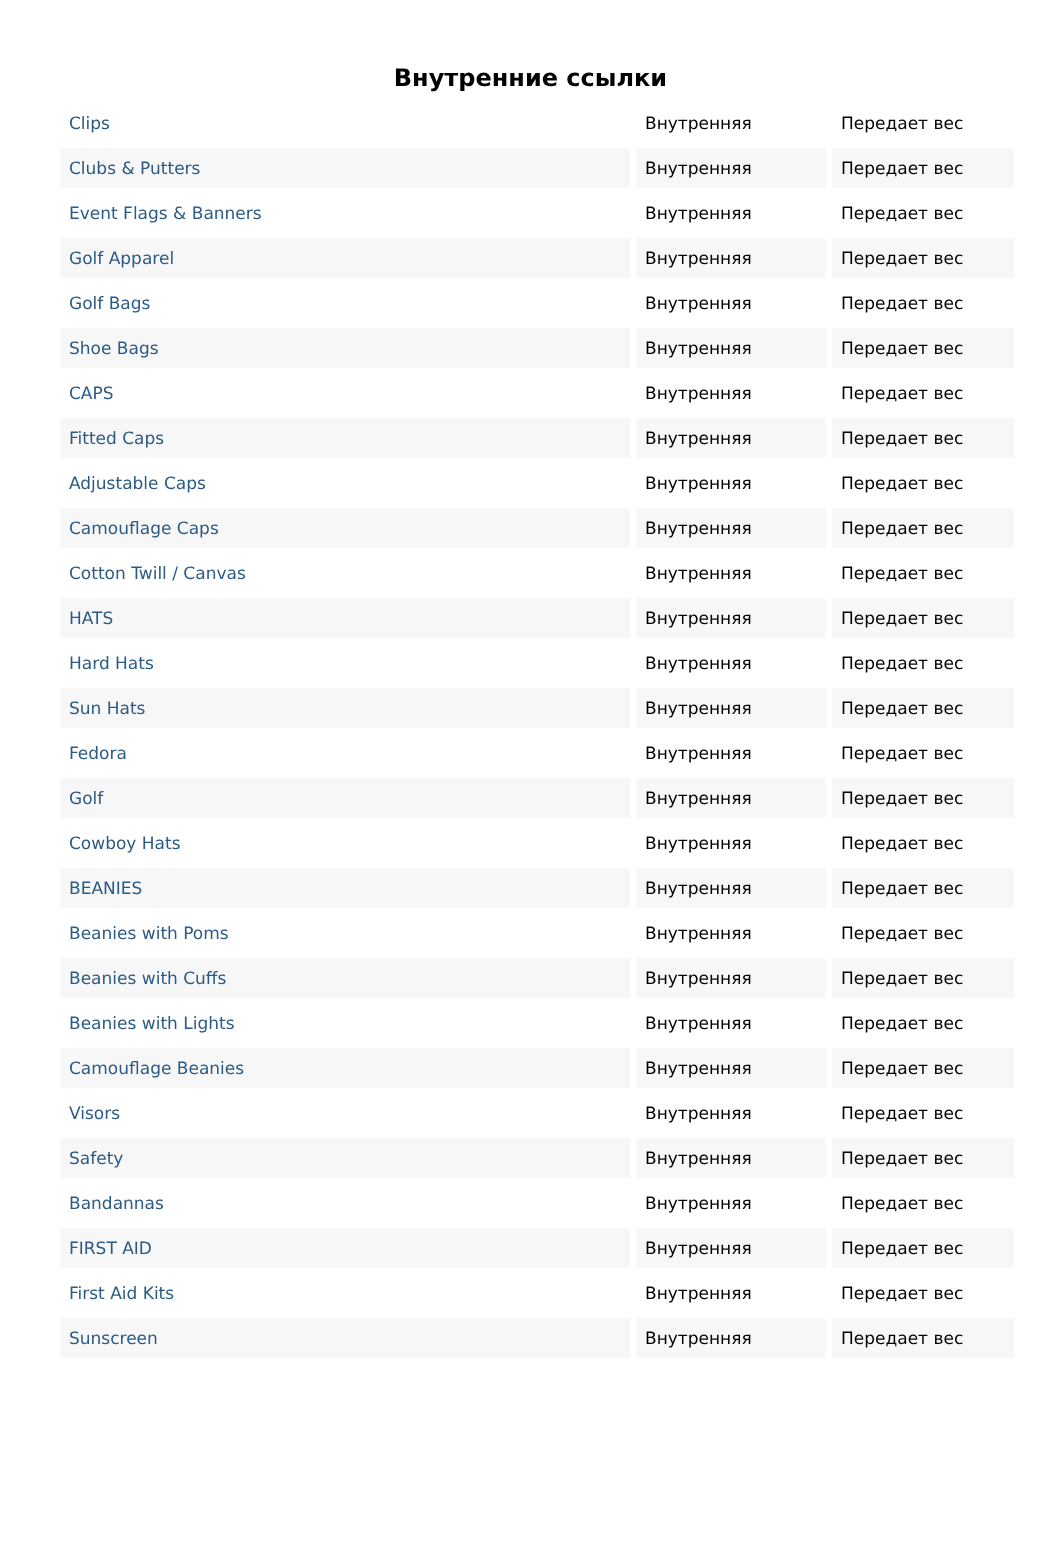Внутренние ссылки
| Clips | Внутренняя | Передает вес |
| Clubs & Putters | Внутренняя | Передает вес |
| Event Flags & Banners | Внутренняя | Передает вес |
| Golf Apparel | Внутренняя | Передает вес |
| Golf Bags | Внутренняя | Передает вес |
| Shoe Bags | Внутренняя | Передает вес |
| CAPS | Внутренняя | Передает вес |
| Fitted Caps | Внутренняя | Передает вес |
| Adjustable Caps | Внутренняя | Передает вес |
| Camouflage Caps | Внутренняя | Передает вес |
| Cotton Twill / Canvas | Внутренняя | Передает вес |
| HATS | Внутренняя | Передает вес |
| Hard Hats | Внутренняя | Передает вес |
| Sun Hats | Внутренняя | Передает вес |
| Fedora | Внутренняя | Передает вес |
| Golf | Внутренняя | Передает вес |
| Cowboy Hats | Внутренняя | Передает вес |
| BEANIES | Внутренняя | Передает вес |
| Beanies with Poms | Внутренняя | Передает вес |
| Beanies with Cuffs | Внутренняя | Передает вес |
| Beanies with Lights | Внутренняя | Передает вес |
| Camouflage Beanies | Внутренняя | Передает вес |
| Visors | Внутренняя | Передает вес |
| Safety | Внутренняя | Передает вес |
| Bandannas | Внутренняя | Передает вес |
| FIRST AID | Внутренняя | Передает вес |
| First Aid Kits | Внутренняя | Передает вес |
| Sunscreen | Внутренняя | Передает вес |